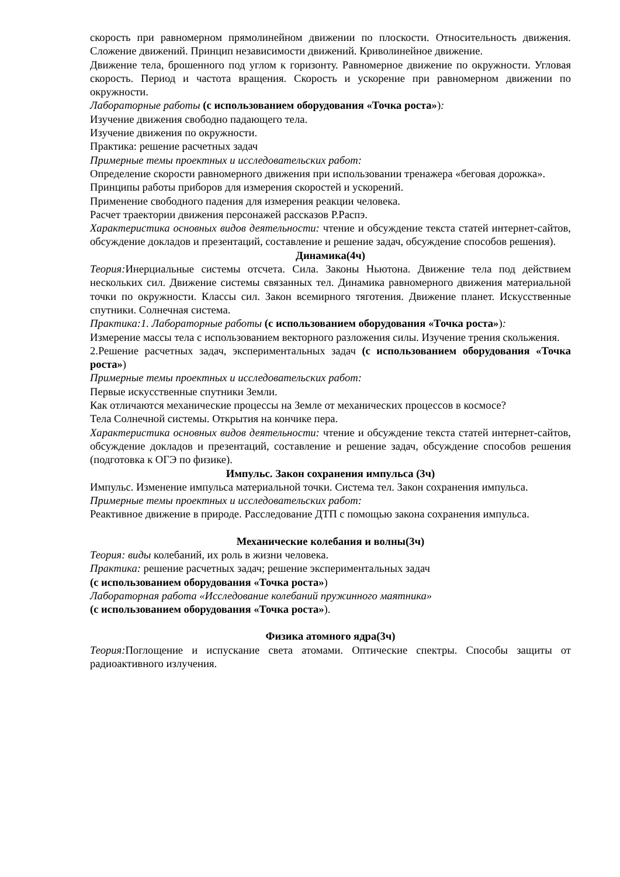скорость при равномерном прямолинейном движении по плоскости. Относительность движения. Сложение движений. Принцип независимости движений. Криволинейное движение.
Движение тела, брошенного под углом к горизонту. Равномерное движение по окружности. Угловая скорость. Период и частота вращения. Скорость и ускорение при равномерном движении по окружности.
Лабораторные работы (с использованием оборудования «Точка роста»):
Изучение движения свободно падающего тела.
Изучение движения по окружности.
Практика: решение расчетных задач
Примерные темы проектных и исследовательских работ:
Определение скорости равномерного движения при использовании тренажера «беговая дорожка».
Принципы работы приборов для измерения скоростей и ускорений.
Применение свободного падения для измерения реакции человека.
Расчет траектории движения персонажей рассказов Р.Распэ.
Характеристика основных видов деятельности: чтение и обсуждение текста статей интернет-сайтов, обсуждение докладов и презентаций, составление и решение задач, обсуждение способов решения).
Динамика(4ч)
Теория: Инерциальные системы отсчета. Сила. Законы Ньютона. Движение тела под действием нескольких сил. Движение системы связанных тел. Динамика равномерного движения материальной точки по окружности. Классы сил. Закон всемирного тяготения. Движение планет. Искусственные спутники. Солнечная система.
Практика:1. Лабораторные работы (с использованием оборудования «Точка роста»):
Измерение массы тела с использованием векторного разложения силы. Изучение трения скольжения.
2.Решение расчетных задач, экспериментальных задач (с использованием оборудования «Точка роста»)
Примерные темы проектных и исследовательских работ:
Первые искусственные спутники Земли.
Как отличаются механические процессы на Земле от механических процессов в космосе?
Тела Солнечной системы. Открытия на кончике пера.
Характеристика основных видов деятельности: чтение и обсуждение текста статей интернет-сайтов, обсуждение докладов и презентаций, составление и решение задач, обсуждение способов решения (подготовка к ОГЭ по физике).
Импульс. Закон сохранения импульса (3ч)
Импульс. Изменение импульса материальной точки. Система тел. Закон сохранения импульса.
Примерные темы проектных и исследовательских работ:
Реактивное движение в природе. Расследование ДТП с помощью закона сохранения импульса.
Механические колебания и волны(3ч)
Теория: виды колебаний, их роль в жизни человека.
Практика: решение расчетных задач; решение экспериментальных задач
(с использованием оборудования «Точка роста»)
Лабораторная работа «Исследование колебаний пружинного маятника»
(с использованием оборудования «Точка роста»).
Физика атомного ядра(3ч)
Теория: Поглощение и испускание света атомами. Оптические спектры. Способы защиты от радиоактивного излучения.